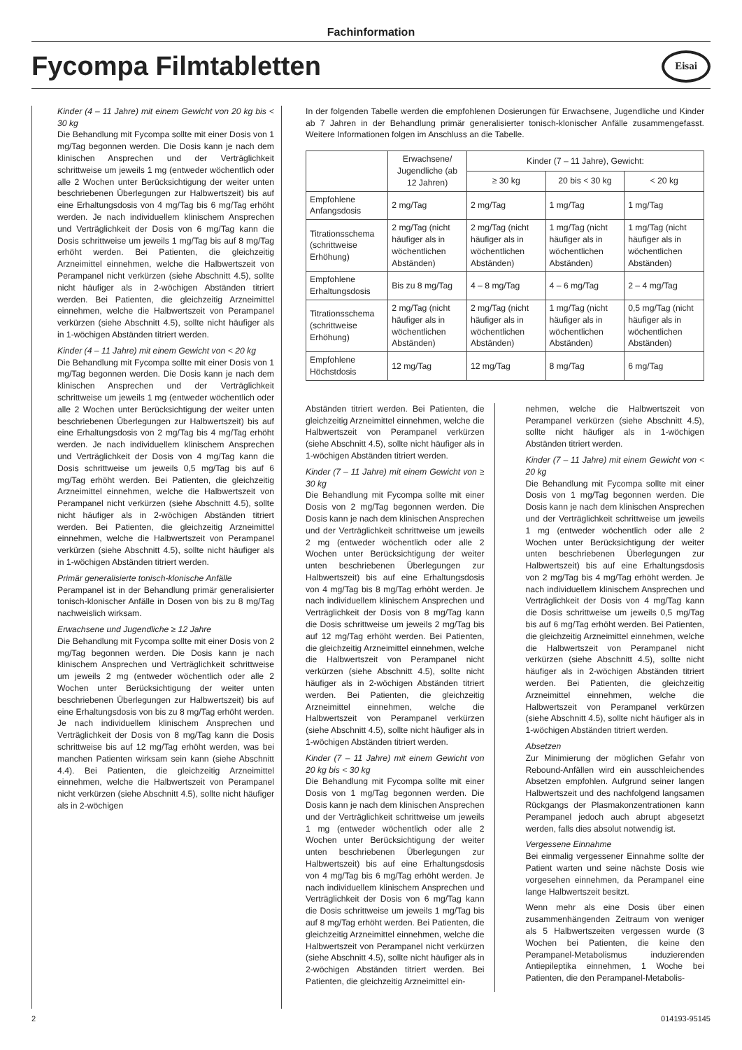Fachinformation
Fycompa Filmtabletten Eisai
Kinder (4 – 11 Jahre) mit einem Gewicht von 20 kg bis < 30 kg
Die Behandlung mit Fycompa sollte mit einer Dosis von 1 mg/Tag begonnen werden. Die Dosis kann je nach dem klinischen Ansprechen und der Verträglichkeit schrittweise um jeweils 1 mg (entweder wöchentlich oder alle 2 Wochen unter Berücksichtigung der weiter unten beschriebenen Überlegungen zur Halbwertszeit) bis auf eine Erhaltungsdosis von 4 mg/Tag bis 6 mg/Tag erhöht werden. Je nach individuellem klinischem Ansprechen und Verträglichkeit der Dosis von 6 mg/Tag kann die Dosis schrittweise um jeweils 1 mg/Tag bis auf 8 mg/Tag erhöht werden. Bei Patienten, die gleichzeitig Arzneimittel einnehmen, welche die Halbwertszeit von Perampanel nicht verkürzen (siehe Abschnitt 4.5), sollte nicht häufiger als in 2-wöchigen Abständen titriert werden. Bei Patienten, die gleichzeitig Arzneimittel einnehmen, welche die Halbwertszeit von Perampanel verkürzen (siehe Abschnitt 4.5), sollte nicht häufiger als in 1-wöchigen Abständen titriert werden.
Kinder (4 – 11 Jahre) mit einem Gewicht von < 20 kg
Die Behandlung mit Fycompa sollte mit einer Dosis von 1 mg/Tag begonnen werden. Die Dosis kann je nach dem klinischen Ansprechen und der Verträglichkeit schrittweise um jeweils 1 mg (entweder wöchentlich oder alle 2 Wochen unter Berücksichtigung der weiter unten beschriebenen Überlegungen zur Halbwertszeit) bis auf eine Erhaltungsdosis von 2 mg/Tag bis 4 mg/Tag erhöht werden. Je nach individuellem klinischem Ansprechen und Verträglichkeit der Dosis von 4 mg/Tag kann die Dosis schrittweise um jeweils 0,5 mg/Tag bis auf 6 mg/Tag erhöht werden. Bei Patienten, die gleichzeitig Arzneimittel einnehmen, welche die Halbwertszeit von Perampanel nicht verkürzen (siehe Abschnitt 4.5), sollte nicht häufiger als in 2-wöchigen Abständen titriert werden. Bei Patienten, die gleichzeitig Arzneimittel einnehmen, welche die Halbwertszeit von Perampanel verkürzen (siehe Abschnitt 4.5), sollte nicht häufiger als in 1-wöchigen Abständen titriert werden.
Primär generalisierte tonisch-klonische Anfälle
Perampanel ist in der Behandlung primär generalisierter tonisch-klonischer Anfälle in Dosen von bis zu 8 mg/Tag nachweislich wirksam.
Erwachsene und Jugendliche ≥ 12 Jahre
Die Behandlung mit Fycompa sollte mit einer Dosis von 2 mg/Tag begonnen werden. Die Dosis kann je nach klinischem Ansprechen und Verträglichkeit schrittweise um jeweils 2 mg (entweder wöchentlich oder alle 2 Wochen unter Berücksichtigung der weiter unten beschriebenen Überlegungen zur Halbwertszeit) bis auf eine Erhaltungsdosis von bis zu 8 mg/Tag erhöht werden. Je nach individuellem klinischem Ansprechen und Verträglichkeit der Dosis von 8 mg/Tag kann die Dosis schrittweise bis auf 12 mg/Tag erhöht werden, was bei manchen Patienten wirksam sein kann (siehe Abschnitt 4.4). Bei Patienten, die gleichzeitig Arzneimittel einnehmen, welche die Halbwertszeit von Perampanel nicht verkürzen (siehe Abschnitt 4.5), sollte nicht häufiger als in 2-wöchigen
In der folgenden Tabelle werden die empfohlenen Dosierungen für Erwachsene, Jugendliche und Kinder ab 7 Jahren in der Behandlung primär generalisierter tonisch-klonischer Anfälle zusammengefasst. Weitere Informationen folgen im Anschluss an die Tabelle.
| | Erwachsene/ Jugendliche (ab 12 Jahren) | Kinder (7 – 11 Jahre), Gewicht: | | |
| | | ≥ 30 kg | 20 bis < 30 kg | < 20 kg |
| Empfohlene Anfangsdosis | 2 mg/Tag | 2 mg/Tag | 1 mg/Tag | 1 mg/Tag |
| Titrationsschema (schrittweise Erhöhung) | 2 mg/Tag (nicht häufiger als in wöchentlichen Abständen) | 2 mg/Tag (nicht häufiger als in wöchentlichen Abständen) | 1 mg/Tag (nicht häufiger als in wöchentlichen Abständen) | 1 mg/Tag (nicht häufiger als in wöchentlichen Abständen) |
| Empfohlene Erhaltungsdosis | Bis zu 8 mg/Tag | 4 – 8 mg/Tag | 4 – 6 mg/Tag | 2 – 4 mg/Tag |
| Titrationsschema (schrittweise Erhöhung) | 2 mg/Tag (nicht häufiger als in wöchentlichen Abständen) | 2 mg/Tag (nicht häufiger als in wöchentlichen Abständen) | 1 mg/Tag (nicht häufiger als in wöchentlichen Abständen) | 0,5 mg/Tag (nicht häufiger als in wöchentlichen Abständen) |
| Empfohlene Höchstdosis | 12 mg/Tag | 12 mg/Tag | 8 mg/Tag | 6 mg/Tag |
Abständen titriert werden. Bei Patienten, die gleichzeitig Arzneimittel einnehmen, welche die Halbwertszeit von Perampanel verkürzen (siehe Abschnitt 4.5), sollte nicht häufiger als in 1-wöchigen Abständen titriert werden.
Kinder (7 – 11 Jahre) mit einem Gewicht von ≥ 30 kg
Die Behandlung mit Fycompa sollte mit einer Dosis von 2 mg/Tag begonnen werden. Die Dosis kann je nach dem klinischen Ansprechen und der Verträglichkeit schrittweise um jeweils 2 mg (entweder wöchentlich oder alle 2 Wochen unter Berücksichtigung der weiter unten beschriebenen Überlegungen zur Halbwertszeit) bis auf eine Erhaltungsdosis von 4 mg/Tag bis 8 mg/Tag erhöht werden. Je nach individuellem klinischem Ansprechen und Verträglichkeit der Dosis von 8 mg/Tag kann die Dosis schrittweise um jeweils 2 mg/Tag bis auf 12 mg/Tag erhöht werden. Bei Patienten, die gleichzeitig Arzneimittel einnehmen, welche die Halbwertszeit von Perampanel nicht verkürzen (siehe Abschnitt 4.5), sollte nicht häufiger als in 2-wöchigen Abständen titriert werden. Bei Patienten, die gleichzeitig Arzneimittel einnehmen, welche die Halbwertszeit von Perampanel verkürzen (siehe Abschnitt 4.5), sollte nicht häufiger als in 1-wöchigen Abständen titriert werden.
Kinder (7 – 11 Jahre) mit einem Gewicht von 20 kg bis < 30 kg
Die Behandlung mit Fycompa sollte mit einer Dosis von 1 mg/Tag begonnen werden. Die Dosis kann je nach dem klinischen Ansprechen und der Verträglichkeit schrittweise um jeweils 1 mg (entweder wöchentlich oder alle 2 Wochen unter Berücksichtigung der weiter unten beschriebenen Überlegungen zur Halbwertszeit) bis auf eine Erhaltungsdosis von 4 mg/Tag bis 6 mg/Tag erhöht werden. Je nach individuellem klinischem Ansprechen und Verträglichkeit der Dosis von 6 mg/Tag kann die Dosis schrittweise um jeweils 1 mg/Tag bis auf 8 mg/Tag erhöht werden. Bei Patienten, die gleichzeitig Arzneimittel einnehmen, welche die Halbwertszeit von Perampanel nicht verkürzen (siehe Abschnitt 4.5), sollte nicht häufiger als in 2-wöchigen Abständen titriert werden. Bei Patienten, die gleichzeitig Arzneimittel ein-
nehmen, welche die Halbwertszeit von Perampanel verkürzen (siehe Abschnitt 4.5), sollte nicht häufiger als in 1-wöchigen Abständen titriert werden.
Kinder (7 – 11 Jahre) mit einem Gewicht von < 20 kg
Die Behandlung mit Fycompa sollte mit einer Dosis von 1 mg/Tag begonnen werden. Die Dosis kann je nach dem klinischen Ansprechen und der Verträglichkeit schrittweise um jeweils 1 mg (entweder wöchentlich oder alle 2 Wochen unter Berücksichtigung der weiter unten beschriebenen Überlegungen zur Halbwertszeit) bis auf eine Erhaltungsdosis von 2 mg/Tag bis 4 mg/Tag erhöht werden. Je nach individuellem klinischem Ansprechen und Verträglichkeit der Dosis von 4 mg/Tag kann die Dosis schrittweise um jeweils 0,5 mg/Tag bis auf 6 mg/Tag erhöht werden. Bei Patienten, die gleichzeitig Arzneimittel einnehmen, welche die Halbwertszeit von Perampanel nicht verkürzen (siehe Abschnitt 4.5), sollte nicht häufiger als in 2-wöchigen Abständen titriert werden. Bei Patienten, die gleichzeitig Arzneimittel einnehmen, welche die Halbwertszeit von Perampanel verkürzen (siehe Abschnitt 4.5), sollte nicht häufiger als in 1-wöchigen Abständen titriert werden.
Absetzen
Zur Minimierung der möglichen Gefahr von Rebound-Anfällen wird ein ausschleichendes Absetzen empfohlen. Aufgrund seiner langen Halbwertszeit und des nachfolgend langsamen Rückgangs der Plasmakonzentrationen kann Perampanel jedoch auch abrupt abgesetzt werden, falls dies absolut notwendig ist.
Vergessene Einnahme
Bei einmalig vergessener Einnahme sollte der Patient warten und seine nächste Dosis wie vorgesehen einnehmen, da Perampanel eine lange Halbwertszeit besitzt.
Wenn mehr als eine Dosis über einen zusammenhängenden Zeitraum von weniger als 5 Halbwertszeiten vergessen wurde (3 Wochen bei Patienten, die keine den Perampanel-Metabolismus induzierenden Antiepileptika einnehmen, 1 Woche bei Patienten, die den Perampanel-Metabolis-
2 014193-95145